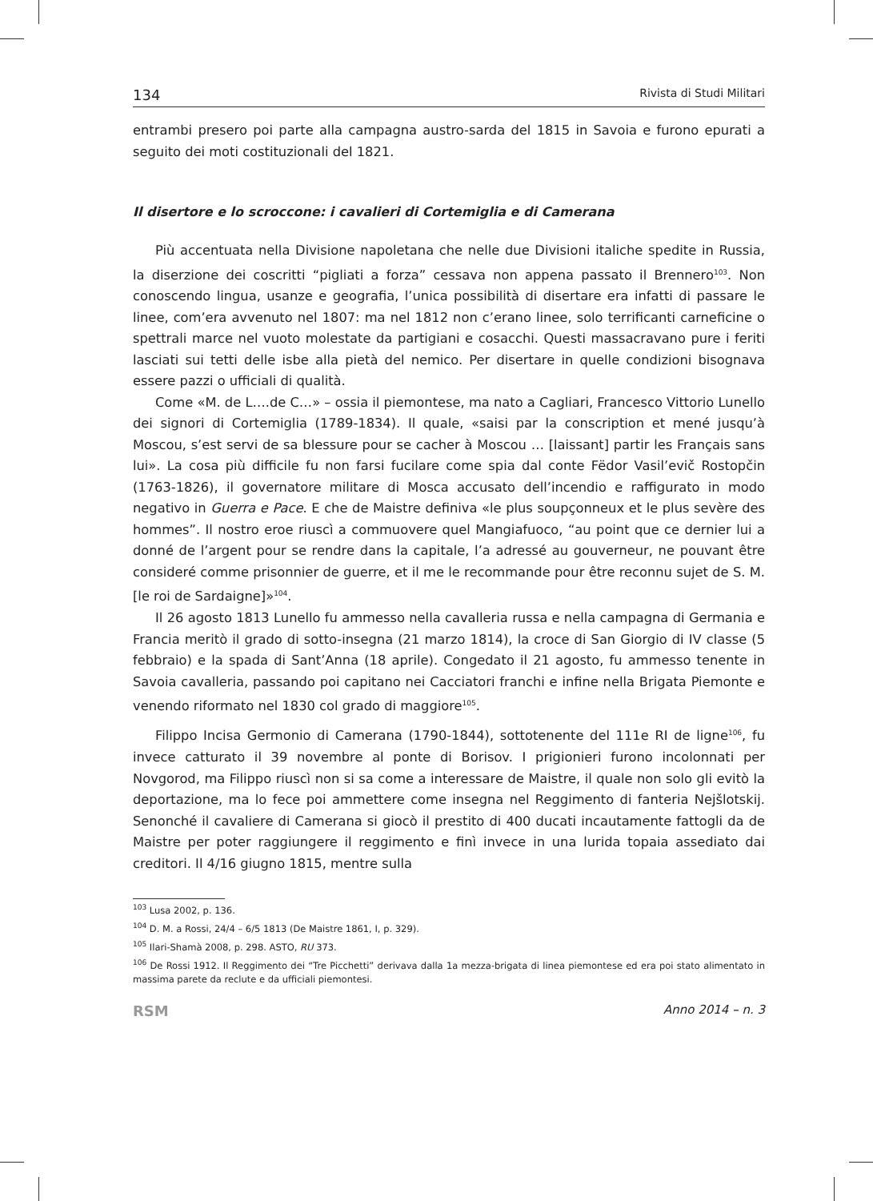134 Rivista di Studi Militari
entrambi presero poi parte alla campagna austro-sarda del 1815 in Savoia e furono epurati a seguito dei moti costituzionali del 1821.
Il disertore e lo scroccone: i cavalieri di Cortemiglia e di Camerana
Più accentuata nella Divisione napoletana che nelle due Divisioni italiche spedite in Russia, la diserzione dei coscritti “pigliati a forza” cessava non appena passato il Brennero<sup>103</sup>. Non conoscendo lingua, usanze e geografia, l’unica possibilità di disertare era infatti di passare le linee, com’era avvenuto nel 1807: ma nel 1812 non c’erano linee, solo terrificanti carneficine o spettrali marce nel vuoto molestate da partigiani e cosacchi. Questi massacravano pure i feriti lasciati sui tetti delle isbe alla pietà del nemico. Per disertare in quelle condizioni bisognava essere pazzi o ufficiali di qualità.
Come «M. de L….de C…» – ossia il piemontese, ma nato a Cagliari, Francesco Vittorio Lunello dei signori di Cortemiglia (1789-1834). Il quale, «saisi par la conscription et mené jusqu’à Moscou, s’est servi de sa blessure pour se cacher à Moscou … [laissant] partir les Français sans lui». La cosa più difficile fu non farsi fucilare come spia dal conte Fëdor Vasil’evič Rostopčin (1763-1826), il governatore militare di Mosca accusato dell’incendio e raffigurato in modo negativo in Guerra e Pace. E che de Maistre definiva «le plus soupçonneux et le plus sevère des hommes”. Il nostro eroe riuscì a commuovere quel Mangiafuoco, “au point que ce dernier lui a donné de l’argent pour se rendre dans la capitale, l’a adressé au gouverneur, ne pouvant être consideré comme prisonnier de guerre, et il me le recommande pour être reconnu sujet de S. M. [le roi de Sardaigne]»<sup>104</sup>.
Il 26 agosto 1813 Lunello fu ammesso nella cavalleria russa e nella campagna di Germania e Francia meritò il grado di sotto-insegna (21 marzo 1814), la croce di San Giorgio di IV classe (5 febbraio) e la spada di Sant’Anna (18 aprile). Congedato il 21 agosto, fu ammesso tenente in Savoia cavalleria, passando poi capitano nei Cacciatori franchi e infine nella Brigata Piemonte e venendo riformato nel 1830 col grado di maggiore<sup>105</sup>.
Filippo Incisa Germonio di Camerana (1790-1844), sottotenente del 111e RI de ligne<sup>106</sup>, fu invece catturato il 39 novembre al ponte di Borisov. I prigionieri furono incolonnati per Novgorod, ma Filippo riuscì non si sa come a interessare de Maistre, il quale non solo gli evitò la deportazione, ma lo fece poi ammettere come insegna nel Reggimento di fanteria Nejšlotskij. Senonché il cavaliere di Camerana si giocò il prestito di 400 ducati incautamente fattogli da de Maistre per poter raggiungere il reggimento e finì invece in una lurida topaia assediato dai creditori. Il 4/16 giugno 1815, mentre sulla
<sup>103</sup> Lusa 2002, p. 136.
<sup>104</sup> D. M. a Rossi, 24/4 – 6/5 1813 (De Maistre 1861, I, p. 329).
<sup>105</sup> Ilari-Shamà 2008, p. 298. ASTO, RU 373.
<sup>106</sup> De Rossi 1912. Il Reggimento dei “Tre Picchetti” derivava dalla 1a mezza-brigata di linea piemontese ed era poi stato alimentato in massima parete da reclute e da ufficiali piemontesi.
RSM Anno 2014 – n. 3